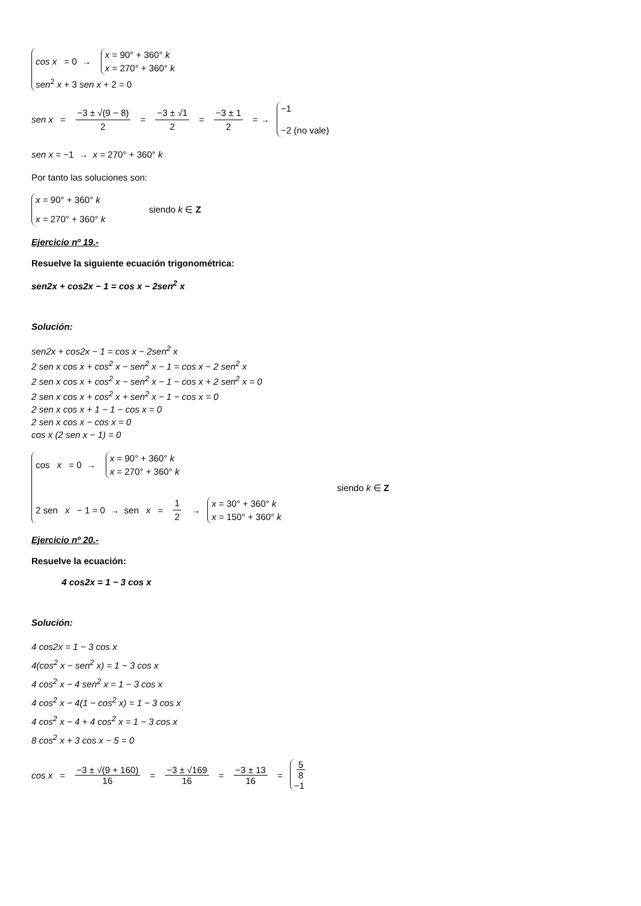cos x = 0 →
x = 90° + 360° k
x = 270° + 360° k
sen<sup>2</sup> x + 3 sen x + 2 = 0
sen x = −3 ± √(9 − 8) 2 = −3 ± √1 2 = −3 ± 1 2 = →
−1
−2 (no vale)
sen x = −1 → x = 270° + 360° k
Por tanto las soluciones son:
x = 90° + 360° k
x = 270° + 360° k
siendo k ∈ Z
Ejercicio nº 19.-
Resuelve la siguiente ecuación trigonométrica:
sen2x + cos2x − 1 = cos x − 2sen<sup>2</sup> x
Solución:
sen2x + cos2x − 1 = cos x − 2sen<sup>2</sup> x
2 sen x cos x + cos<sup>2</sup> x − sen<sup>2</sup> x − 1 = cos x − 2 sen<sup>2</sup> x
2 sen x cos x + cos<sup>2</sup> x − sen<sup>2</sup> x − 1 − cos x + 2 sen<sup>2</sup> x = 0
2 sen x cos x + cos<sup>2</sup> x + sen<sup>2</sup> x − 1 − cos x = 0
2 sen x cos x + 1 − 1 − cos x = 0
2 sen x cos x − cos x = 0
cos x (2 sen x − 1) = 0
cos x = 0 →
x = 90° + 360° k
x = 270° + 360° k
2 sen x − 1 = 0 → sen x = 1 2 →
x = 30° + 360° k
x = 150° + 360° k
siendo k ∈ Z
Ejercicio nº 20.-
Resuelve la ecuación:
4 cos2x = 1 − 3 cos x
Solución:
4 cos2x = 1 − 3 cos x
4(cos<sup>2</sup> x − sen<sup>2</sup> x) = 1 − 3 cos x
4 cos<sup>2</sup> x − 4 sen<sup>2</sup> x = 1 − 3 cos x
4 cos<sup>2</sup> x − 4(1 − cos<sup>2</sup> x) = 1 − 3 cos x
4 cos<sup>2</sup> x − 4 + 4 cos<sup>2</sup> x = 1 − 3 cos x
8 cos<sup>2</sup> x + 3 cos x − 5 = 0
cos x = −3 ± √(9 + 160) 16 = −3 ± √169 16 = −3 ± 13 16 =
5 8
−1